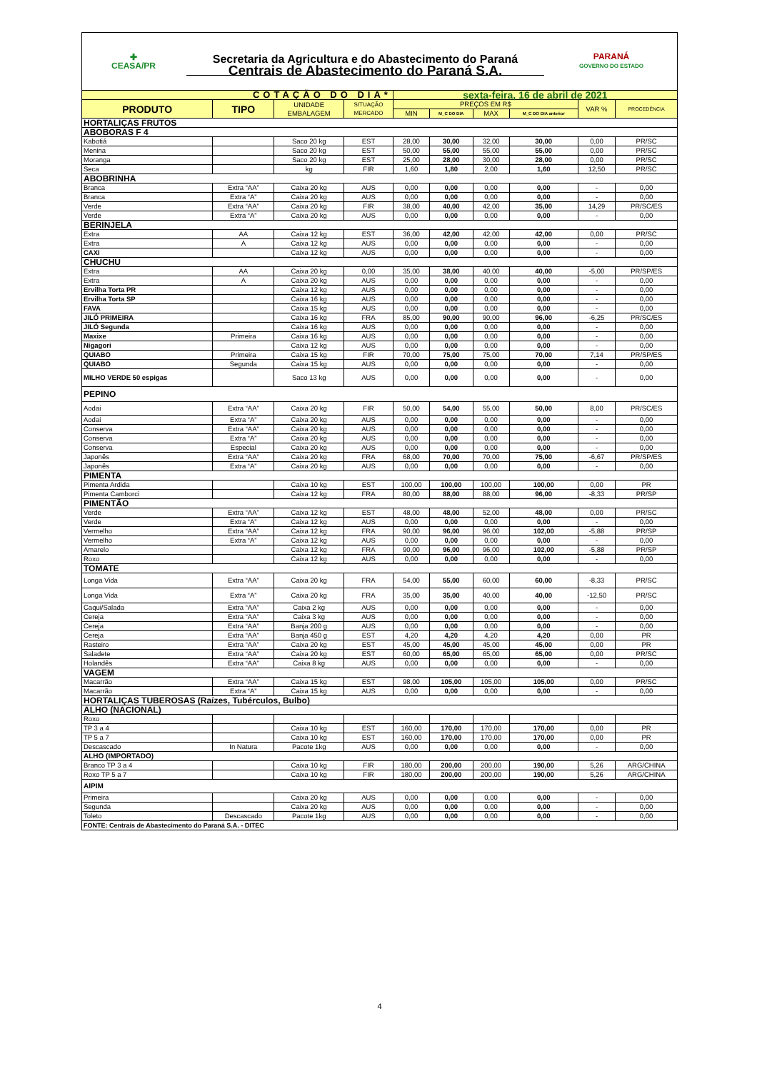| ✚ CEASA/PR | Secretaria da Agricultura e do Abastecimento do Paraná Centrais de Abastecimento do Paraná S.A. | PARANÁ GOVERNO DO ESTADO |
| COTAÇÃO DO DIA* | | | | sexta-feira, 16 de abril de 2021 | | | | | |
| PRODUTO | TIPO | UNIDADE EMBALAGEM | SITUAÇÃO MERCADO | PREÇOS EM R$ | | | | VAR % | PROCEDÊNCIA |
| | | | | MIN | M_C DO DIA | MAX | M_C DO DIA anterior | | |
| HORTALIÇAS FRUTOS | | | | | | | | | |
| ABOBORAS F 4 | | | | | | | | | |
| Kabotiá | | Saco 20 kg | EST | 28,00 | 30,00 | 32,00 | 30,00 | 0,00 | PR/SC |
| Menina | | Saco 20 kg | EST | 50,00 | 55,00 | 55,00 | 55,00 | 0,00 | PR/SC |
| Moranga | | Saco 20 kg | EST | 25,00 | 28,00 | 30,00 | 28,00 | 0,00 | PR/SC |
| Seca | | kg | FIR | 1,60 | 1,80 | 2,00 | 1,60 | 12,50 | PR/SC |
| ABOBRINHA | | | | | | | | | |
| Branca | Extra “AA” | Caixa 20 kg | AUS | 0,00 | 0,00 | 0,00 | 0,00 | - | 0,00 |
| Branca | Extra “A” | Caixa 20 kg | AUS | 0,00 | 0,00 | 0,00 | 0,00 | - | 0,00 |
| Verde | Extra “AA” | Caixa 20 kg | FIR | 38,00 | 40,00 | 42,00 | 35,00 | 14,29 | PR/SC/ES |
| Verde | Extra “A” | Caixa 20 kg | AUS | 0,00 | 0,00 | 0,00 | 0,00 | - | 0,00 |
| BERINJELA | | | | | | | | | |
| Extra | AA | Caixa 12 kg | EST | 36,00 | 42,00 | 42,00 | 42,00 | 0,00 | PR/SC |
| Extra | A | Caixa 12 kg | AUS | 0,00 | 0,00 | 0,00 | 0,00 | - | 0,00 |
| CAXI | | Caixa 12 kg | AUS | 0,00 | 0,00 | 0,00 | 0,00 | - | 0,00 |
| CHUCHU | | | | | | | | | |
| Extra | AA | Caixa 20 kg | 0,00 | 35,00 | 38,00 | 40,00 | 40,00 | -5,00 | PR/SP/ES |
| Extra | A | Caixa 20 kg | AUS | 0,00 | 0,00 | 0,00 | 0,00 | - | 0,00 |
| Ervilha Torta PR | | Caixa 12 kg | AUS | 0,00 | 0,00 | 0,00 | 0,00 | - | 0,00 |
| Ervilha Torta SP | | Caixa 16 kg | AUS | 0,00 | 0,00 | 0,00 | 0,00 | - | 0,00 |
| FAVA | | Caixa 15 kg | AUS | 0,00 | 0,00 | 0,00 | 0,00 | - | 0,00 |
| JILÓ PRIMEIRA | | Caixa 16 kg | FRA | 85,00 | 90,00 | 90,00 | 96,00 | -6,25 | PR/SC/ES |
| JILÓ Segunda | | Caixa 16 kg | AUS | 0,00 | 0,00 | 0,00 | 0,00 | - | 0,00 |
| Maxixe | Primeira | Caixa 16 kg | AUS | 0,00 | 0,00 | 0,00 | 0,00 | - | 0,00 |
| Nigagori | | Caixa 12 kg | AUS | 0,00 | 0,00 | 0,00 | 0,00 | - | 0,00 |
| QUIABO | Primeira | Caixa 15 kg | FIR | 70,00 | 75,00 | 75,00 | 70,00 | 7,14 | PR/SP/ES |
| QUIABO | Segunda | Caixa 15 kg | AUS | 0,00 | 0,00 | 0,00 | 0,00 | - | 0,00 |
| MILHO VERDE 50 espigas | | Saco 13 kg | AUS | 0,00 | 0,00 | 0,00 | 0,00 | - | 0,00 |
| PEPINO | | | | | | | | | |
| Aodai | Extra “AA” | Caixa 20 kg | FIR | 50,00 | 54,00 | 55,00 | 50,00 | 8,00 | PR/SC/ES |
| Aodai | Extra “A” | Caixa 20 kg | AUS | 0,00 | 0,00 | 0,00 | 0,00 | - | 0,00 |
| Conserva | Extra “AA” | Caixa 20 kg | AUS | 0,00 | 0,00 | 0,00 | 0,00 | - | 0,00 |
| Conserva | Extra “A” | Caixa 20 kg | AUS | 0,00 | 0,00 | 0,00 | 0,00 | - | 0,00 |
| Conserva | Especial | Caixa 20 kg | AUS | 0,00 | 0,00 | 0,00 | 0,00 | - | 0,00 |
| Japonês | Extra “AA” | Caixa 20 kg | FRA | 68,00 | 70,00 | 70,00 | 75,00 | -6,67 | PR/SP/ES |
| Japonês | Extra “A” | Caixa 20 kg | AUS | 0,00 | 0,00 | 0,00 | 0,00 | - | 0,00 |
| PIMENTA | | | | | | | | | |
| Pimenta Ardida | | Caixa 10 kg | EST | 100,00 | 100,00 | 100,00 | 100,00 | 0,00 | PR |
| Pimenta Camborci | | Caixa 12 kg | FRA | 80,00 | 88,00 | 88,00 | 96,00 | -8,33 | PR/SP |
| PIMENTÃO | | | | | | | | | |
| Verde | Extra “AA” | Caixa 12 kg | EST | 48,00 | 48,00 | 52,00 | 48,00 | 0,00 | PR/SC |
| Verde | Extra “A” | Caixa 12 kg | AUS | 0,00 | 0,00 | 0,00 | 0,00 | - | 0,00 |
| Vermelho | Extra “AA” | Caixa 12 kg | FRA | 90,00 | 96,00 | 96,00 | 102,00 | -5,88 | PR/SP |
| Vermelho | Extra “A” | Caixa 12 kg | AUS | 0,00 | 0,00 | 0,00 | 0,00 | - | 0,00 |
| Amarelo | | Caixa 12 kg | FRA | 90,00 | 96,00 | 96,00 | 102,00 | -5,88 | PR/SP |
| Roxo | | Caixa 12 kg | AUS | 0,00 | 0,00 | 0,00 | 0,00 | - | 0,00 |
| TOMATE | | | | | | | | | |
| Longa Vida | Extra “AA” | Caixa 20 kg | FRA | 54,00 | 55,00 | 60,00 | 60,00 | -8,33 | PR/SC |
| Longa Vida | Extra “A” | Caixa 20 kg | FRA | 35,00 | 35,00 | 40,00 | 40,00 | -12,50 | PR/SC |
| Caqui/Salada | Extra “AA” | Caixa 2 kg | AUS | 0,00 | 0,00 | 0,00 | 0,00 | - | 0,00 |
| Cereja | Extra “AA” | Caixa 3 kg | AUS | 0,00 | 0,00 | 0,00 | 0,00 | - | 0,00 |
| Cereja | Extra “AA” | Banja 200 g | AUS | 0,00 | 0,00 | 0,00 | 0,00 | - | 0,00 |
| Cereja | Extra “AA” | Banja 450 g | EST | 4,20 | 4,20 | 4,20 | 4,20 | 0,00 | PR |
| Rasteiro | Extra “AA” | Caixa 20 kg | EST | 45,00 | 45,00 | 45,00 | 45,00 | 0,00 | PR |
| Saladete | Extra “AA” | Caixa 20 kg | EST | 60,00 | 65,00 | 65,00 | 65,00 | 0,00 | PR/SC |
| Holandês | Extra “AA” | Caixa 8 kg | AUS | 0,00 | 0,00 | 0,00 | 0,00 | - | 0,00 |
| VAGEM | | | | | | | | | |
| Macarrão | Extra “AA” | Caixa 15 kg | EST | 98,00 | 105,00 | 105,00 | 105,00 | 0,00 | PR/SC |
| Macarrão | Extra “A” | Caixa 15 kg | AUS | 0,00 | 0,00 | 0,00 | 0,00 | - | 0,00 |
| HORTALIÇAS TUBEROSAS (Raízes, Tubérculos, Bulbo) | | | | | | | | | |
| ALHO (NACIONAL) | | | | | | | | | |
| Roxo | | | | | | | | | |
| TP 3 a 4 | | Caixa 10 kg | EST | 160,00 | 170,00 | 170,00 | 170,00 | 0,00 | PR |
| TP 5 a 7 | | Caixa 10 kg | EST | 160,00 | 170,00 | 170,00 | 170,00 | 0,00 | PR |
| Descascado | In Natura | Pacote 1kg | AUS | 0,00 | 0,00 | 0,00 | 0,00 | - | 0,00 |
| ALHO (IMPORTADO) | | | | | | | | | |
| Branco TP 3 a 4 | | Caixa 10 kg | FIR | 180,00 | 200,00 | 200,00 | 190,00 | 5,26 | ARG/CHINA |
| Roxo TP 5 a 7 | | Caixa 10 kg | FIR | 180,00 | 200,00 | 200,00 | 190,00 | 5,26 | ARG/CHINA |
| AIPIM | | | | | | | | | |
| Primeira | | Caixa 20 kg | AUS | 0,00 | 0,00 | 0,00 | 0,00 | - | 0,00 |
| Segunda | | Caixa 20 kg | AUS | 0,00 | 0,00 | 0,00 | 0,00 | - | 0,00 |
| Toleto | Descascado | Pacote 1kg | AUS | 0,00 | 0,00 | 0,00 | 0,00 | - | 0,00 |
| FONTE: Centrais de Abastecimento do Paraná S.A. - DITEC | | | | | | | | | |
4